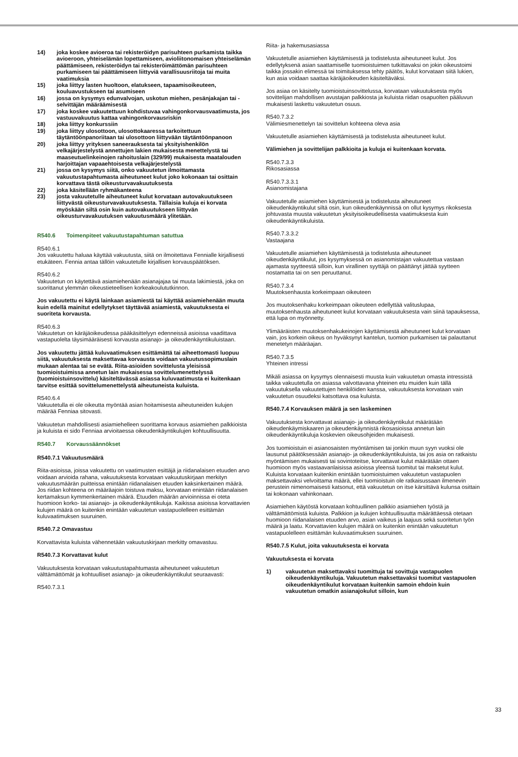14) joka koskee avioeroa tai rekisteröidyn parisuhteen purkamista taikka avioeroon, yhteiselämän lopettamiseen, avioliitonomaisen yhteiselämän päättämiseen, rekisteröidyn tai rekisteröimättömän parisuhteen purkamiseen tai päättämiseen liittyviä varallisuusriitoja tai muita vaatimuksia
15) joka liittyy lasten huoltoon, elatukseen, tapaamisoikeuteen, kouluavustukseen tai asumiseen
16) jossa on kysymys edunvalvojan, uskotun miehen, pesänjakajan tai -selvittäjän määräämisestä
17) joka koskee vakuutettuun kohdistuvaa vahingonkorvausvaatimusta, jos vastuuvakuutus kattaa vahingonkorvausriskin
18) joka liittyy konkurssiin
19) joka liittyy ulosottoon, ulosottokaaressa tarkoitettuun täytäntöönpanoriitaan tai ulosottoon liittyvään täytäntöönpanoon
20) joka liittyy yrityksen saneerauksesta tai yksityishenkilön velkajärjestelystä annettujen lakien mukaisesta menettelystä tai maaseutuelinkeinojen rahoituslain (329/99) mukaisesta maatalouden harjoittajan vapaaehtoisesta velkajärjestelystä
21) jossa on kysymys siitä, onko vakuutetun ilmoittamasta vakuutustapahtumasta aiheutuneet kulut joko kokonaan tai osittain korvattava tästä oikeusturvavakuutuksesta
22) joka käsitellään ryhmäkanteena
23) josta vakuutetulle aiheutuneet kulut korvataan autovakuutukseen liittyvästä oikeusturvavakuutuksesta. Tällaisia kuluja ei korvata myöskään siltä osin kuin autovakuutukseen liittyvän oikeusturvavakuutuksen vakuutusmäärä ylitetään.
R540.6 Toimenpiteet vakuutustapahtuman satuttua
R540.6.1
Jos vakuutettu haluaa käyttää vakuutusta, siitä on ilmoitettava Fennialle kirjallisesti etukäteen. Fennia antaa tällöin vakuutetulle kirjallisen korvauspäätöksen.
R540.6.2
Vakuutetun on käytettävä asiamiehenään asianajajaa tai muuta lakimiestä, joka on suorittanut ylemmän oikeustieteellisen korkeakoulututkinnon.
Jos vakuutettu ei käytä lainkaan asiamiestä tai käyttää asiamiehenään muuta kuin edellä mainitut edellytykset täyttävää asiamiestä, vakuutuksesta ei suoriteta korvausta.
R540.6.3
Vakuutetun on käräjäoikeudessa pääkäsittelyyn edenneissä asioissa vaadittava vastapuolelta täysimääräisesti korvausta asianajo- ja oikeudenkäyntikuluistaan.
Jos vakuutettu jättää kuluvaatimuksen esittämättä tai aiheettomasti luopuu siitä, vakuutuksesta maksettavaa korvausta voidaan vakuutussopimuslain mukaan alentaa tai se evätä. Riita-asioiden sovittelusta yleisissä tuomioistuimissa annetun lain mukaisessa sovittelumenettelyssä (tuomioistuinsovittelu) käsiteltävässä asiassa kuluvaatimusta ei kuitenkaan tarvitse esittää sovittelumenettelystä aiheutuneista kuluista.
R540.6.4
Vakuutetulla ei ole oikeutta myöntää asian hoitamisesta aiheutuneiden kulujen määrää Fenniaa sitovasti.
Vakuutetun mahdollisesti asiamiehelleen suorittama korvaus asiamiehen palkkioista ja kuluista ei sido Fenniaa arvioitaessa oikeudenkäyntikulujen kohtuullisuutta.
R540.7 Korvaussäännökset
R540.7.1 Vakuutusmäärä
Riita-asioissa, joissa vakuutettu on vaatimusten esittäjä ja riidanalaisen etuuden arvo voidaan arvioida rahana, vakuutuksesta korvataan vakuutuskirjaan merkityn vakuutusmäärän puitteissa enintään riidanalaisen etuuden kaksinkertainen määrä. Jos riidan kohteena on määräajoin toistuva maksu, korvataan enintään riidanalaisen kertamaksun kymmenkertainen määrä. Etuuden määrän arvioinnissa ei oteta huomioon korko- tai asianajo- ja oikeudenkäyntikuluja. Kaikissa asioissa korvattavien kulujen määrä on kuitenkin enintään vakuutetun vastapuolelleen esittämän kuluvaatimuksen suuruinen.
R540.7.2 Omavastuu
Korvattavista kuluista vähennetään vakuutuskirjaan merkitty omavastuu.
R540.7.3 Korvattavat kulut
Vakuutuksesta korvataan vakuutustapahtumasta aiheutuneet vakuutetun välttämättömät ja kohtuulliset asianajo- ja oikeudenkäyntikulut seuraavasti:
R540.7.3.1
Riita- ja hakemusasiassa
Vakuutetulle asiamiehen käyttämisestä ja todistelusta aiheutuneet kulut. Jos edellytyksenä asian saattamiselle tuomioistuimen tutkittavaksi on jokin oikeustoimi taikka jossakin elimessä tai toimituksessa tehty päätös, kulut korvataan siitä lukien, kun asia voidaan saattaa käräjäoikeuden käsiteltäväksi.
Jos asiaa on käsitelty tuomioistuinsovittelussa, korvataan vakuutuksesta myös sovittelijan mahdollisen avustajan palkkiosta ja kuluista riidan osapuolten pääluvun mukaisesti laskettu vakuutetun osuus.
R540.7.3.2
Välimiesmenettelyn tai sovittelun kohteena oleva asia
Vakuutetulle asiamiehen käyttämisestä ja todistelusta aiheutuneet kulut.
Välimiehen ja sovittelijan palkkioita ja kuluja ei kuitenkaan korvata.
R540.7.3.3
Rikosasiassa
R540.7.3.3.1
Asianomistajana
Vakuutetulle asiamiehen käyttämisestä ja todistelusta aiheutuneet oikeudenkäyntikulut siltä osin, kun oikeudenkäynnissä on ollut kysymys rikoksesta johtuvasta muusta vakuutetun yksityisoikeudellisesta vaatimuksesta kuin oikeudenkäyntikuluista.
R540.7.3.3.2
Vastaajana
Vakuutetulle asiamiehen käyttämisestä ja todistelusta aiheutuneet oikeudenkäyntikulut, jos kysymyksessä on asianomistajan vakuutettua vastaan ajamasta syytteestä silloin, kun virallinen syyttäjä on päättänyt jättää syytteen nostamatta tai on sen peruuttanut.
R540.7.3.4
Muutoksenhausta korkeimpaan oikeuteen
Jos muutoksenhaku korkeimpaan oikeuteen edellyttää valituslupaa, muutoksenhausta aiheutuneet kulut korvataan vakuutuksesta vain siinä tapauksessa, että lupa on myönnetty.
Ylimääräisten muutoksenhakukeinojen käyttämisestä aiheutuneet kulut korvataan vain, jos korkein oikeus on hyväksynyt kantelun, tuomion purkamisen tai palauttanut menetetyn määräajan.
R540.7.3.5
Yhteinen intressi
Mikäli asiassa on kysymys olennaisesti muusta kuin vakuutetun omasta intressistä taikka vakuutetulla on asiassa valvottavana yhteinen etu muiden kuin tällä vakuutuksella vakuutettujen henkilöiden kanssa, vakuutuksesta korvataan vain vakuutetun osuudeksi katsottava osa kuluista.
R540.7.4 Korvauksen määrä ja sen laskeminen
Vakuutuksesta korvattavat asianajo- ja oikeudenkäyntikulut määrätään oikeudenkäymiskaaren ja oikeudenkäynnistä rikosasioissa annetun lain oikeudenkäyntikuluja koskevien oikeusohjeiden mukaisesti.
Jos tuomioistuin ei asianosaisten myöntämisen tai jonkin muun syyn vuoksi ole lausunut päätöksessään asianajo- ja oikeudenkäyntikuluista, tai jos asia on ratkaistu myöntämisen mukaisesti tai sovintoteitse, korvattavat kulut määrätään ottaen huomioon myös vastaavanlaisissa asioissa yleensä tuomitut tai maksetut kulut. Kuluista korvataan kuitenkin enintään tuomioistuimen vakuutetun vastapuolen maksettavaksi velvoittama määrä, ellei tuomioistuin ole ratkaisussaan ilmenevin perustein nimenomaisesti katsonut, että vakuutetun on itse kärsittävä kulunsa osittain tai kokonaan vahinkonaan.
Asiamiehen käytöstä korvataan kohtuullinen palkkio asiamiehen työstä ja välttämättömistä kuluista. Palkkion ja kulujen kohtuullisuutta määrättäessä otetaan huomioon riidanalaisen etuuden arvo, asian vaikeus ja laajuus sekä suoritetun työn määrä ja laatu. Korvattavien kulujen määrä on kuitenkin enintään vakuutetun vastapuolelleen esittämän kuluvaatimuksen suuruinen.
R540.7.5 Kulut, joita vakuutuksesta ei korvata
Vakuutuksesta ei korvata
1) vakuutetun maksettavaksi tuomittuja tai sovittuja vastapuolen oikeudenkäyntikuluja. Vakuutetun maksettavaksi tuomitut vastapuolen oikeudenkäyntikulut korvataan kuitenkin samoin ehdoin kuin vakuutetun omatkin asianajokulut silloin, kun
33